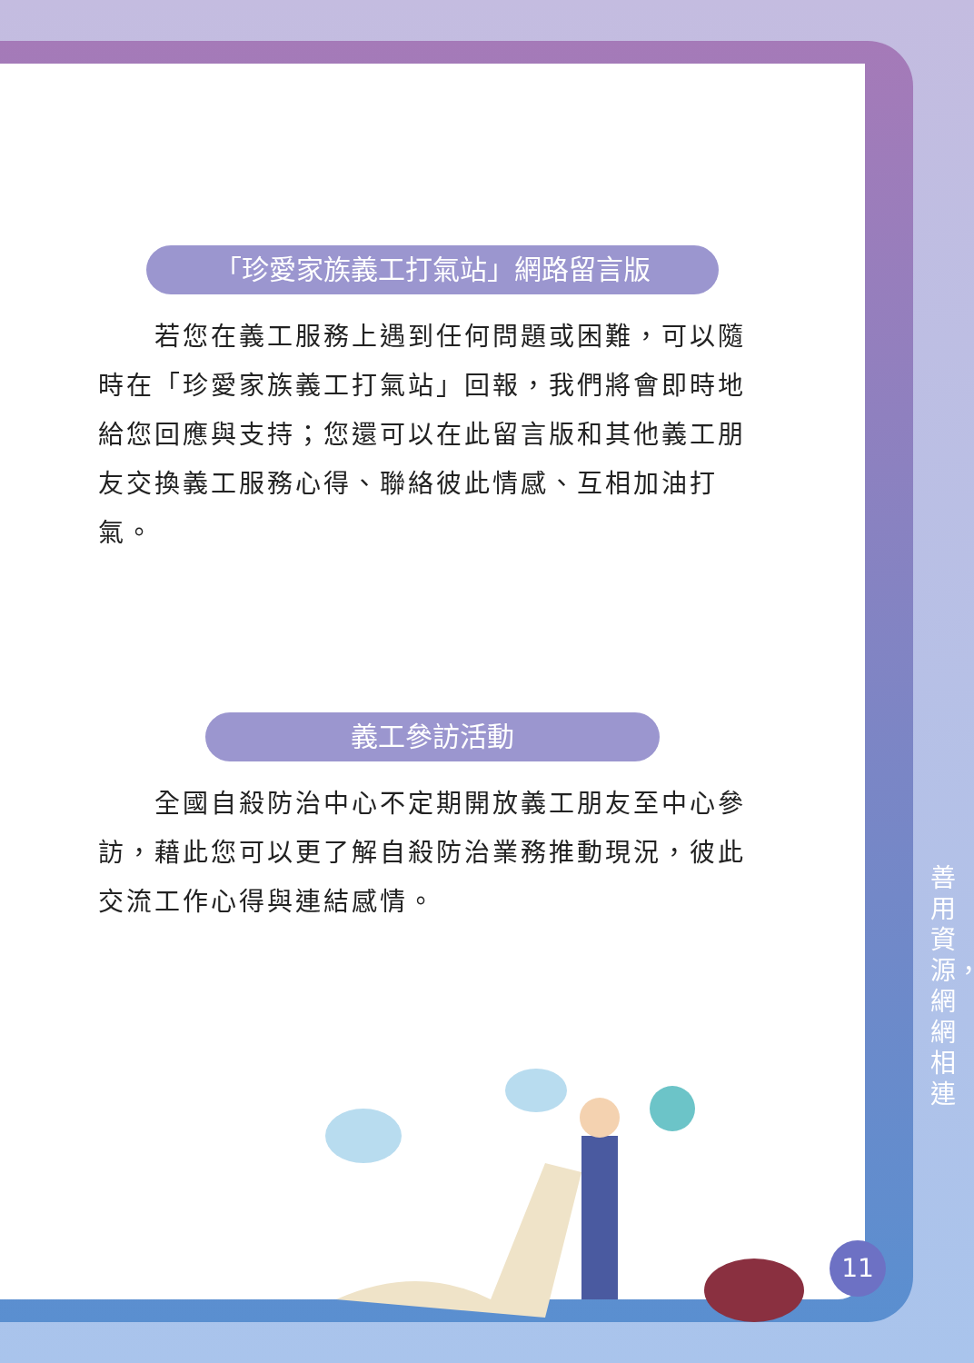「珍愛家族義工打氣站」網路留言版
若您在義工服務上遇到任何問題或困難，可以隨時在「珍愛家族義工打氣站」回報，我們將會即時地給您回應與支持；您還可以在此留言版和其他義工朋友交換義工服務心得、聯絡彼此情感、互相加油打氣。
義工參訪活動
全國自殺防治中心不定期開放義工朋友至中心參訪，藉此您可以更了解自殺防治業務推動現況，彼此交流工作心得與連結感情。
善用資源，網網相連
11